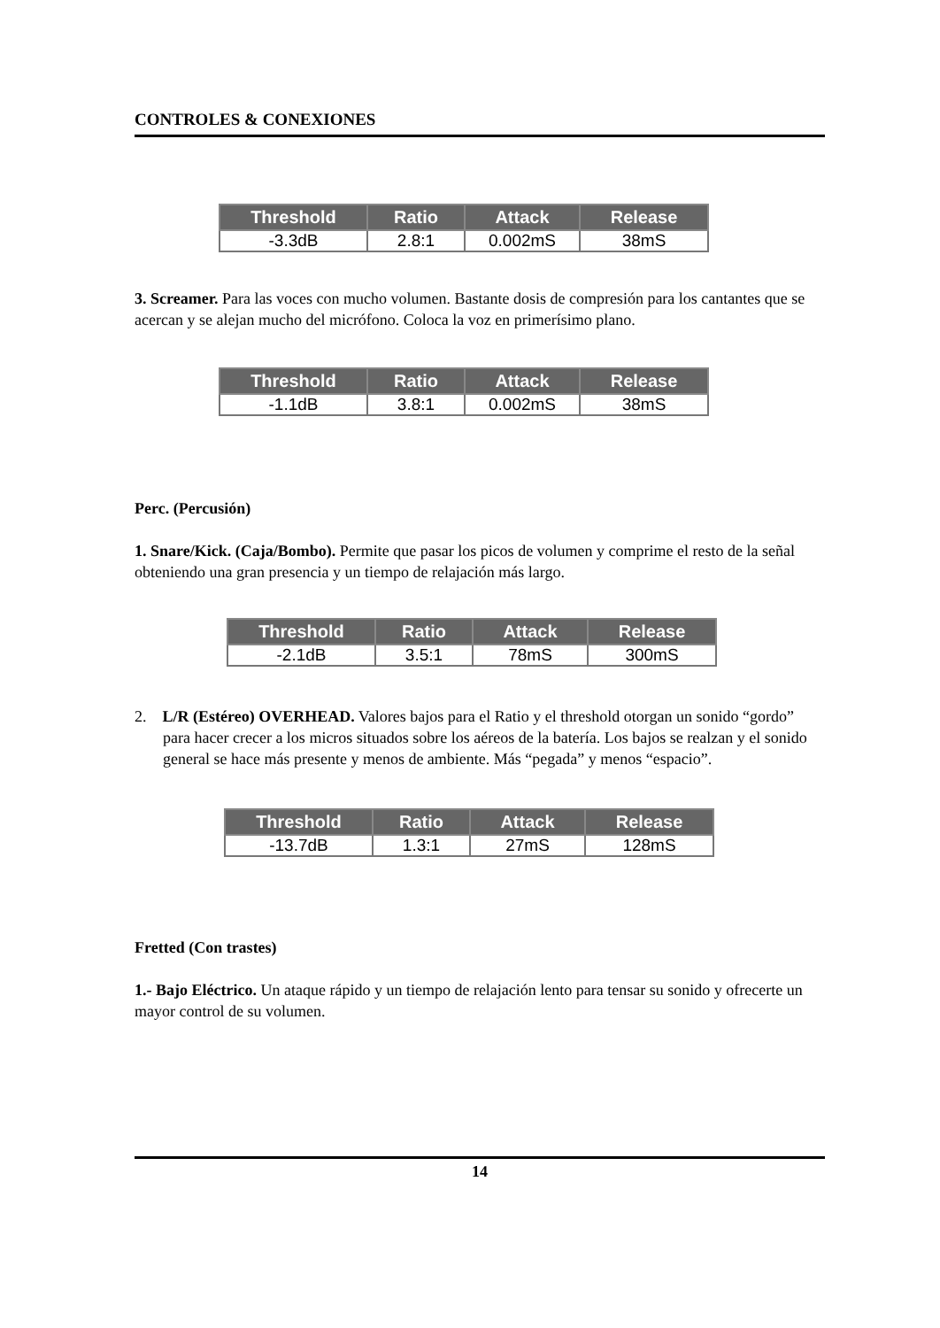CONTROLES & CONEXIONES
| Threshold | Ratio | Attack | Release |
| --- | --- | --- | --- |
| -3.3dB | 2.8:1 | 0.002mS | 38mS |
3. Screamer. Para las voces con mucho volumen. Bastante dosis de compresión para los cantantes que se acercan y se alejan mucho del micrófono. Coloca la voz en primerísimo plano.
| Threshold | Ratio | Attack | Release |
| --- | --- | --- | --- |
| -1.1dB | 3.8:1 | 0.002mS | 38mS |
Perc. (Percusión)
1. Snare/Kick. (Caja/Bombo). Permite que pasar los picos de volumen y comprime el resto de la señal obteniendo una gran presencia y un tiempo de relajación más largo.
| Threshold | Ratio | Attack | Release |
| --- | --- | --- | --- |
| -2.1dB | 3.5:1 | 78mS | 300mS |
2. L/R (Estéreo) OVERHEAD. Valores bajos para el Ratio y el threshold otorgan un sonido “gordo” para hacer crecer a los micros situados sobre los aéreos de la batería. Los bajos se realzan y el sonido general se hace más presente y menos de ambiente. Más “pegada” y menos “espacio”.
| Threshold | Ratio | Attack | Release |
| --- | --- | --- | --- |
| -13.7dB | 1.3:1 | 27mS | 128mS |
Fretted (Con trastes)
1.- Bajo Eléctrico. Un ataque rápido y un tiempo de relajación lento para tensar su sonido y ofrecerte un mayor control de su volumen.
14